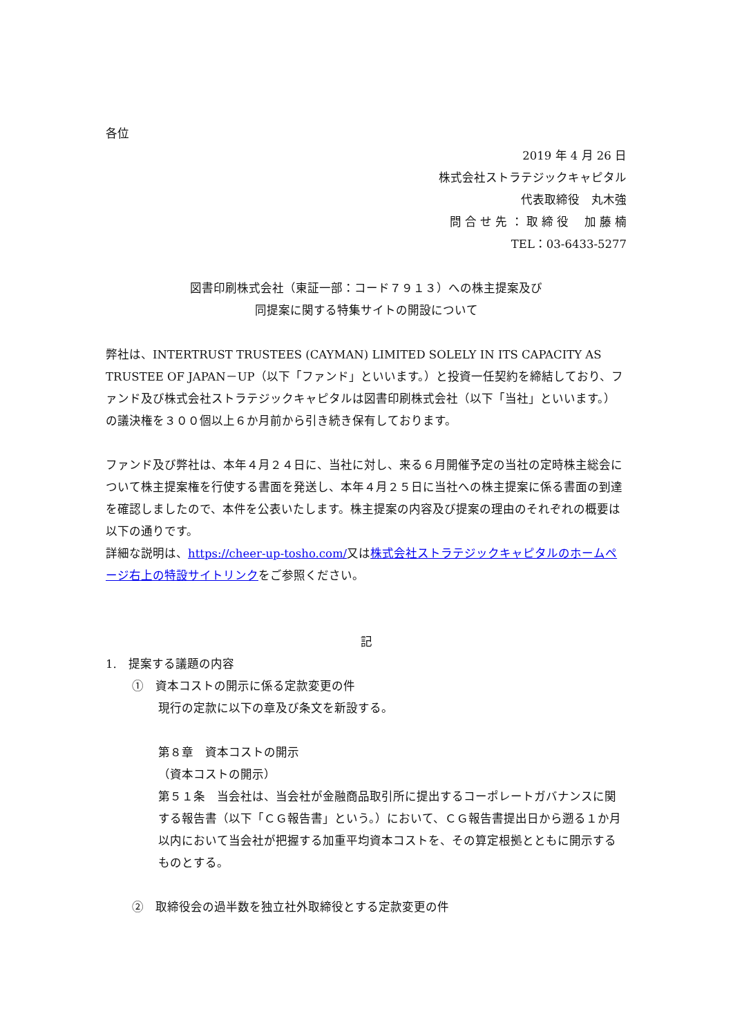各位
2019 年 4 月 26 日
株式会社ストラテジックキャピタル
代表取締役　丸木強
問 合 せ 先 ： 取 締 役　 加 藤 楠
TEL：03-6433-5277
図書印刷株式会社（東証一部：コード７９１３）への株主提案及び
同提案に関する特集サイトの開設について
弊社は、INTERTRUST TRUSTEES (CAYMAN) LIMITED SOLELY IN ITS CAPACITY AS TRUSTEE OF JAPAN－UP（以下「ファンド」といいます。）と投資一任契約を締結しており、ファンド及び株式会社ストラテジックキャピタルは図書印刷株式会社（以下「当社」といいます。）の議決権を３００個以上６か月前から引き続き保有しております。
ファンド及び弊社は、本年４月２４日に、当社に対し、来る６月開催予定の当社の定時株主総会について株主提案権を行使する書面を発送し、本年４月２５日に当社への株主提案に係る書面の到達を確認しましたので、本件を公表いたします。株主提案の内容及び提案の理由のそれぞれの概要は以下の通りです。
詳細な説明は、https://cheer-up-tosho.com/又は株式会社ストラテジックキャピタルのホームページ右上の特設サイトリンクをご参照ください。
記
1.　提案する議題の内容
①　資本コストの開示に係る定款変更の件
現行の定款に以下の章及び条文を新設する。
第８章　資本コストの開示
（資本コストの開示）
第５１条　当会社は、当会社が金融商品取引所に提出するコーポレートガバナンスに関する報告書（以下「ＣＧ報告書」という。）において、ＣＧ報告書提出日から遡る１か月以内において当会社が把握する加重平均資本コストを、その算定根拠とともに開示するものとする。
②　取締役会の過半数を独立社外取締役とする定款変更の件